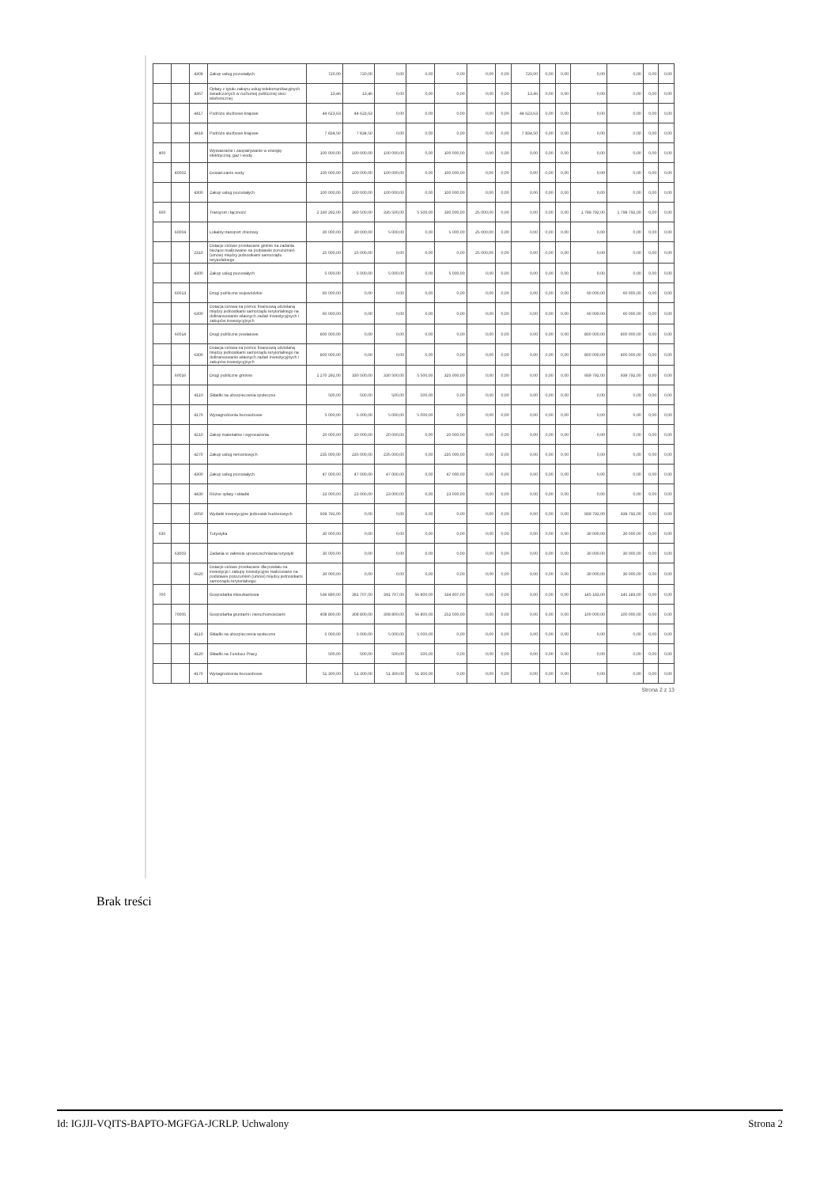| | | 4309 | Zakup usług pozostałych | 720,00 | 720,00 | 0,00 | 0,00 | 0,00 | 0,00 | 0,00 | 720,00 | 0,00 | 0,00 | 0,00 | 0,00 | 0,00 | 0,00 |
| | | 4367 | Opłaty z tytułu zakupu usług telekomunikacyjnych świadczonych w ruchomej publicznej sieci telefonicznej | 13,46 | 13,46 | 0,00 | 0,00 | 0,00 | 0,00 | 0,00 | 13,46 | 0,00 | 0,00 | 0,00 | 0,00 | 0,00 | 0,00 |
| | | 4417 | Podróże służbowe krajowe | 44 623,63 | 44 623,63 | 0,00 | 0,00 | 0,00 | 0,00 | 0,00 | 44 623,63 | 0,00 | 0,00 | 0,00 | 0,00 | 0,00 | 0,00 |
| | | 4419 | Podróże służbowe krajowe | 7 834,50 | 7 834,50 | 0,00 | 0,00 | 0,00 | 0,00 | 0,00 | 7 834,50 | 0,00 | 0,00 | 0,00 | 0,00 | 0,00 | 0,00 |
| 400 | | | Wytwarzanie i zaopatrywanie w energię elektryczną, gaz i wodę | 100 000,00 | 100 000,00 | 100 000,00 | 0,00 | 100 000,00 | 0,00 | 0,00 | 0,00 | 0,00 | 0,00 | 0,00 | 0,00 | 0,00 | 0,00 |
| | 40002 | | Dostarczanie wody | 100 000,00 | 100 000,00 | 100 000,00 | 0,00 | 100 000,00 | 0,00 | 0,00 | 0,00 | 0,00 | 0,00 | 0,00 | 0,00 | 0,00 | 0,00 |
| | | 4300 | Zakup usług pozostałych | 100 000,00 | 100 000,00 | 100 000,00 | 0,00 | 100 000,00 | 0,00 | 0,00 | 0,00 | 0,00 | 0,00 | 0,00 | 0,00 | 0,00 | 0,00 |
| 600 | | | Transport i łączność | 2 160 292,00 | 360 500,00 | 335 500,00 | 5 500,00 | 330 000,00 | 25 000,00 | 0,00 | 0,00 | 0,00 | 0,00 | 1 799 792,00 | 1 799 792,00 | 0,00 | 0,00 |
| | 60004 | | Lokalny transport zbiorowy | 30 000,00 | 30 000,00 | 5 000,00 | 0,00 | 5 000,00 | 25 000,00 | 0,00 | 0,00 | 0,00 | 0,00 | 0,00 | 0,00 | 0,00 | 0,00 |
| | | 2310 | Dotacje celowe przekazane gminie na zadania bieżące realizowane na podstawie porozumień (umów) między jednostkami samorządu terytorialnego | 25 000,00 | 25 000,00 | 0,00 | 0,00 | 0,00 | 25 000,00 | 0,00 | 0,00 | 0,00 | 0,00 | 0,00 | 0,00 | 0,00 | 0,00 |
| | | 4300 | Zakup usług pozostałych | 5 000,00 | 5 000,00 | 5 000,00 | 0,00 | 5 000,00 | 0,00 | 0,00 | 0,00 | 0,00 | 0,00 | 0,00 | 0,00 | 0,00 | 0,00 |
| | 60013 | | Drogi publiczne wojewódzkie | 60 000,00 | 0,00 | 0,00 | 0,00 | 0,00 | 0,00 | 0,00 | 0,00 | 0,00 | 0,00 | 60 000,00 | 60 000,00 | 0,00 | 0,00 |
| | | 6300 | Dotacja celowa na pomoc finansową udzielaną między jednostkami samorządu terytorialnego na dofinansowanie własnych zadań inwestycyjnych i zakupów inwestycyjnych | 60 000,00 | 0,00 | 0,00 | 0,00 | 0,00 | 0,00 | 0,00 | 0,00 | 0,00 | 0,00 | 60 000,00 | 60 000,00 | 0,00 | 0,00 |
| | 60014 | | Drogi publiczne powiatowe | 800 000,00 | 0,00 | 0,00 | 0,00 | 0,00 | 0,00 | 0,00 | 0,00 | 0,00 | 0,00 | 800 000,00 | 800 000,00 | 0,00 | 0,00 |
| | | 6300 | Dotacja celowa na pomoc finansową udzielaną między jednostkami samorządu terytorialnego na dofinansowanie własnych zadań inwestycyjnych i zakupów inwestycyjnych | 800 000,00 | 0,00 | 0,00 | 0,00 | 0,00 | 0,00 | 0,00 | 0,00 | 0,00 | 0,00 | 800 000,00 | 800 000,00 | 0,00 | 0,00 |
| | 60016 | | Drogi publiczne gminne | 1 270 292,00 | 330 500,00 | 330 500,00 | 5 500,00 | 325 000,00 | 0,00 | 0,00 | 0,00 | 0,00 | 0,00 | 939 792,00 | 939 792,00 | 0,00 | 0,00 |
| | | 4110 | Składki na ubezpieczenia społeczne | 500,00 | 500,00 | 500,00 | 500,00 | 0,00 | 0,00 | 0,00 | 0,00 | 0,00 | 0,00 | 0,00 | 0,00 | 0,00 | 0,00 |
| | | 4170 | Wynagrodzenia bezosobowe | 5 000,00 | 5 000,00 | 5 000,00 | 5 000,00 | 0,00 | 0,00 | 0,00 | 0,00 | 0,00 | 0,00 | 0,00 | 0,00 | 0,00 | 0,00 |
| | | 4210 | Zakup materiałów i wyposażenia | 20 000,00 | 20 000,00 | 20 000,00 | 0,00 | 20 000,00 | 0,00 | 0,00 | 0,00 | 0,00 | 0,00 | 0,00 | 0,00 | 0,00 | 0,00 |
| | | 4270 | Zakup usług remontowych | 235 000,00 | 235 000,00 | 235 000,00 | 0,00 | 235 000,00 | 0,00 | 0,00 | 0,00 | 0,00 | 0,00 | 0,00 | 0,00 | 0,00 | 0,00 |
| | | 4300 | Zakup usług pozostałych | 47 000,00 | 47 000,00 | 47 000,00 | 0,00 | 47 000,00 | 0,00 | 0,00 | 0,00 | 0,00 | 0,00 | 0,00 | 0,00 | 0,00 | 0,00 |
| | | 4430 | Różne opłaty i składki | 23 000,00 | 23 000,00 | 23 000,00 | 0,00 | 23 000,00 | 0,00 | 0,00 | 0,00 | 0,00 | 0,00 | 0,00 | 0,00 | 0,00 | 0,00 |
| | | 6050 | Wydatki inwestycyjne jednostek budżetowych | 939 792,00 | 0,00 | 0,00 | 0,00 | 0,00 | 0,00 | 0,00 | 0,00 | 0,00 | 0,00 | 939 792,00 | 939 792,00 | 0,00 | 0,00 |
| 630 | | | Turystyka | 30 000,00 | 0,00 | 0,00 | 0,00 | 0,00 | 0,00 | 0,00 | 0,00 | 0,00 | 0,00 | 30 000,00 | 30 000,00 | 0,00 | 0,00 |
| | 63003 | | Zadania w zakresie upowszechniania turystyki | 30 000,00 | 0,00 | 0,00 | 0,00 | 0,00 | 0,00 | 0,00 | 0,00 | 0,00 | 0,00 | 30 000,00 | 30 000,00 | 0,00 | 0,00 |
| | | 6620 | Dotacje celowe przekazane dla powiatu na inwestycje i zakupy inwestycyjne realizowane na podstawie porozumień (umów) między jednostkami samorządu terytorialnego | 30 000,00 | 0,00 | 0,00 | 0,00 | 0,00 | 0,00 | 0,00 | 0,00 | 0,00 | 0,00 | 30 000,00 | 30 000,00 | 0,00 | 0,00 |
| 700 | | | Gospodarka mieszkaniowa | 536 890,00 | 391 707,00 | 391 707,00 | 56 800,00 | 334 907,00 | 0,00 | 0,00 | 0,00 | 0,00 | 0,00 | 145 183,00 | 145 183,00 | 0,00 | 0,00 |
| | 70005 | | Gospodarka gruntami i nieruchomościami | 408 800,00 | 308 800,00 | 308 800,00 | 56 800,00 | 252 000,00 | 0,00 | 0,00 | 0,00 | 0,00 | 0,00 | 100 000,00 | 100 000,00 | 0,00 | 0,00 |
| | | 4110 | Składki na ubezpieczenia społeczne | 5 000,00 | 5 000,00 | 5 000,00 | 5 000,00 | 0,00 | 0,00 | 0,00 | 0,00 | 0,00 | 0,00 | 0,00 | 0,00 | 0,00 | 0,00 |
| | | 4120 | Składki na Fundusz Pracy | 500,00 | 500,00 | 500,00 | 500,00 | 0,00 | 0,00 | 0,00 | 0,00 | 0,00 | 0,00 | 0,00 | 0,00 | 0,00 | 0,00 |
| | | 4170 | Wynagrodzenia bezosobowe | 51 300,00 | 51 300,00 | 51 300,00 | 51 300,00 | 0,00 | 0,00 | 0,00 | 0,00 | 0,00 | 0,00 | 0,00 | 0,00 | 0,00 | 0,00 |
Strona 2 z 13
Brak treści
Id: IGJJI-VQITS-BAPTO-MGFGA-JCRLP. Uchwalony Strona 2